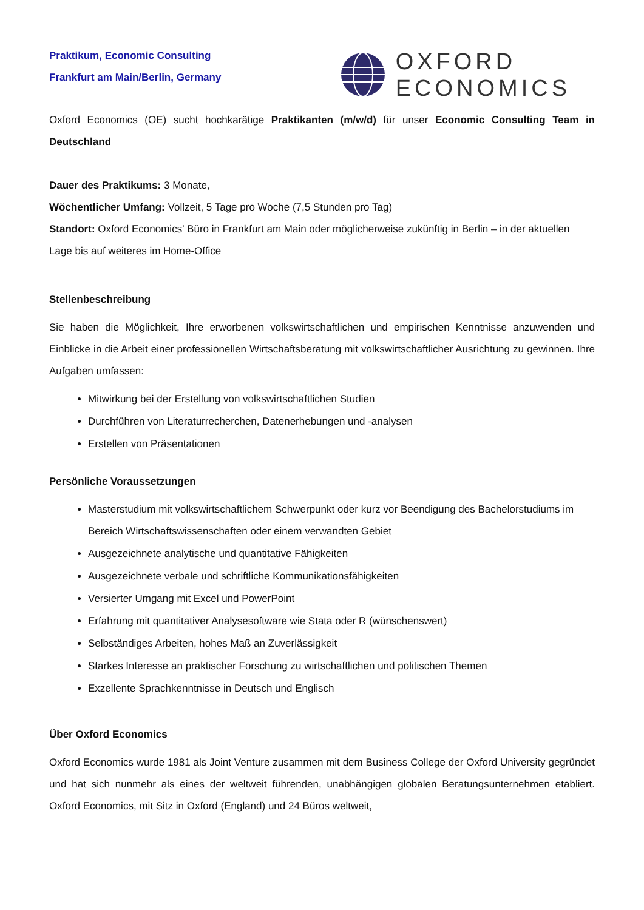Praktikum, Economic Consulting
Frankfurt am Main/Berlin, Germany
OXFORD
ECONOMICS
Oxford Economics (OE) sucht hochkarätige Praktikanten (m/w/d) für unser Economic Consulting Team in Deutschland
Dauer des Praktikums: 3 Monate,
Wöchentlicher Umfang: Vollzeit, 5 Tage pro Woche (7,5 Stunden pro Tag)
Standort: Oxford Economics' Büro in Frankfurt am Main oder möglicherweise zukünftig in Berlin – in der aktuellen Lage bis auf weiteres im Home-Office
Stellenbeschreibung
Sie haben die Möglichkeit, Ihre erworbenen volkswirtschaftlichen und empirischen Kenntnisse anzuwenden und Einblicke in die Arbeit einer professionellen Wirtschaftsberatung mit volkswirtschaftlicher Ausrichtung zu gewinnen. Ihre Aufgaben umfassen:
Mitwirkung bei der Erstellung von volkswirtschaftlichen Studien
Durchführen von Literaturrecherchen, Datenerhebungen und -analysen
Erstellen von Präsentationen
Persönliche Voraussetzungen
Masterstudium mit volkswirtschaftlichem Schwerpunkt oder kurz vor Beendigung des Bachelorstudiums im Bereich Wirtschaftswissenschaften oder einem verwandten Gebiet
Ausgezeichnete analytische und quantitative Fähigkeiten
Ausgezeichnete verbale und schriftliche Kommunikationsfähigkeiten
Versierter Umgang mit Excel und PowerPoint
Erfahrung mit quantitativer Analysesoftware wie Stata oder R (wünschenswert)
Selbständiges Arbeiten, hohes Maß an Zuverlässigkeit
Starkes Interesse an praktischer Forschung zu wirtschaftlichen und politischen Themen
Exzellente Sprachkenntnisse in Deutsch und Englisch
Über Oxford Economics
Oxford Economics wurde 1981 als Joint Venture zusammen mit dem Business College der Oxford University gegründet und hat sich nunmehr als eines der weltweit führenden, unabhängigen globalen Beratungsunternehmen etabliert. Oxford Economics, mit Sitz in Oxford (England) und 24 Büros weltweit,